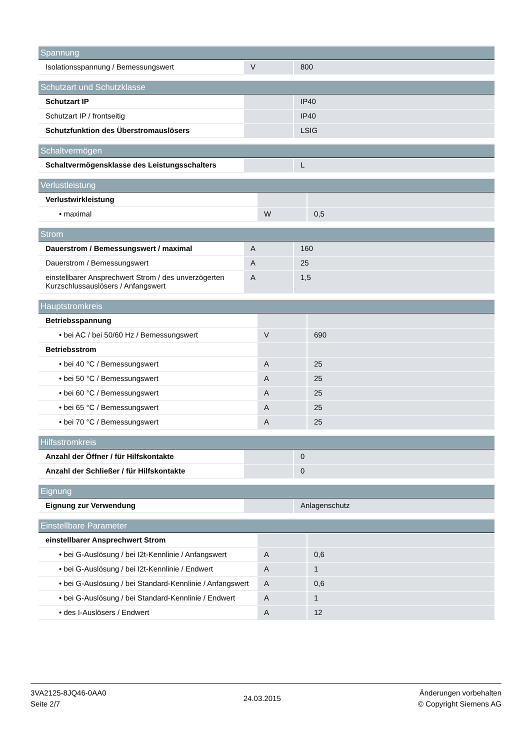| Spannung | | |
| --- | --- | --- |
| Isolationsspannung / Bemessungswert | V | 800 |
| Schutzart und Schutzklasse | | |
| --- | --- | --- |
| Schutzart IP | | IP40 |
| Schutzart IP / frontseitig | | IP40 |
| Schutzfunktion des Überstromauslösers | | LSIG |
| Schaltvermögen | | |
| --- | --- | --- |
| Schaltvermögensklasse des Leistungsschalters | | L |
| Verlustleistung | | |
| --- | --- | --- |
| Verlustwirkleistung | | |
| • maximal | W | 0,5 |
| Strom | | |
| --- | --- | --- |
| Dauerstrom / Bemessungswert / maximal | A | 160 |
| Dauerstrom / Bemessungswert | A | 25 |
| einstellbarer Ansprechwert Strom / des unverzögerten Kurzschlussauslösers / Anfangswert | A | 1,5 |
| Hauptstromkreis | | |
| --- | --- | --- |
| Betriebsspannung | | |
| • bei AC / bei 50/60 Hz / Bemessungswert | V | 690 |
| Betriebsstrom | | |
| • bei 40 °C / Bemessungswert | A | 25 |
| • bei 50 °C / Bemessungswert | A | 25 |
| • bei 60 °C / Bemessungswert | A | 25 |
| • bei 65 °C / Bemessungswert | A | 25 |
| • bei 70 °C / Bemessungswert | A | 25 |
| Hilfsstromkreis | | |
| --- | --- | --- |
| Anzahl der Öffner / für Hilfskontakte | | 0 |
| Anzahl der Schließer / für Hilfskontakte | | 0 |
| Eignung | | |
| --- | --- | --- |
| Eignung zur Verwendung | | Anlagenschutz |
| Einstellbare Parameter | | |
| --- | --- | --- |
| einstellbarer Ansprechwert Strom | | |
| • bei G-Auslösung / bei I2t-Kennlinie / Anfangswert | A | 0,6 |
| • bei G-Auslösung / bei I2t-Kennlinie / Endwert | A | 1 |
| • bei G-Auslösung / bei Standard-Kennlinie / Anfangswert | A | 0,6 |
| • bei G-Auslösung / bei Standard-Kennlinie / Endwert | A | 1 |
| • des I-Auslösers / Endwert | A | 12 |
3VA2125-8JQ46-0AA0
Seite 2/7
24.03.2015
Änderungen vorbehalten
© Copyright Siemens AG